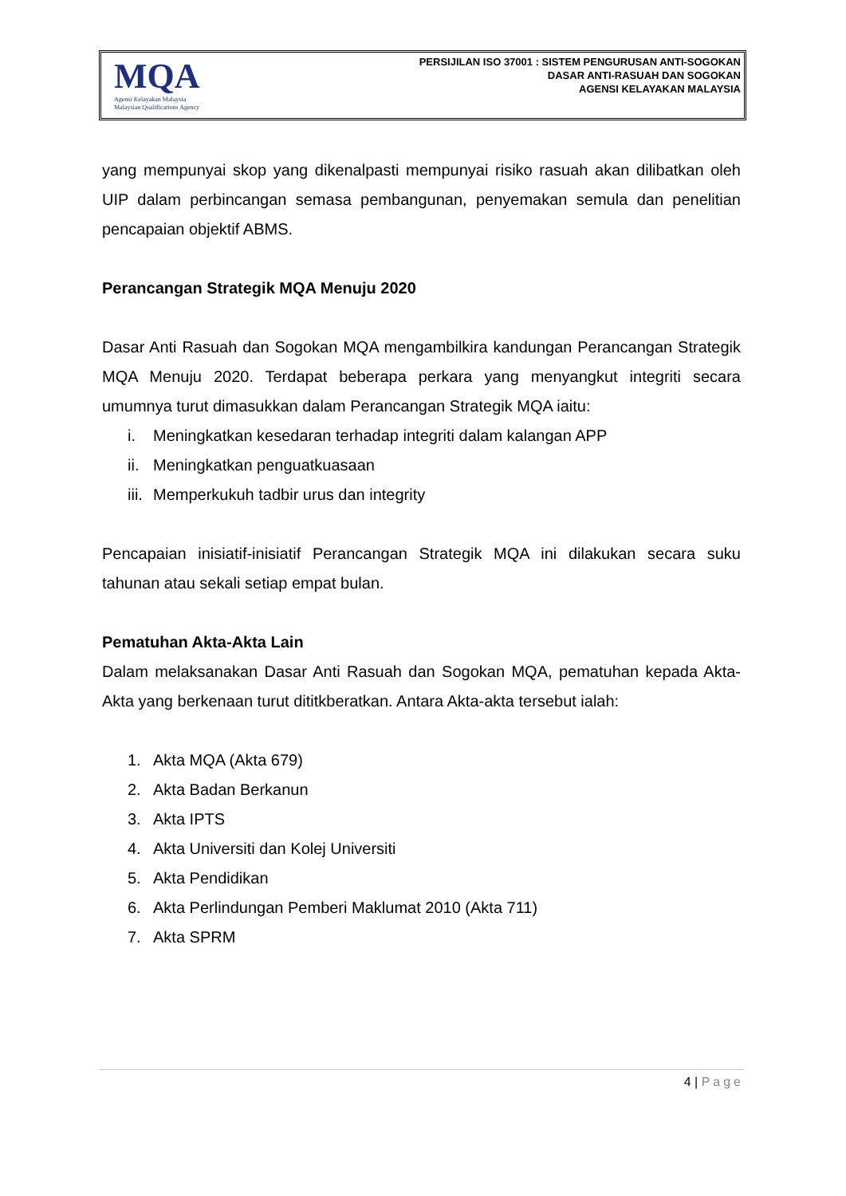MQA
Agensi Kelayakan Malaysia
Malaysian Qualifications Agency
PERSIJILAN ISO 37001 : SISTEM PENGURUSAN ANTI-SOGOKAN
DASAR ANTI-RASUAH DAN SOGOKAN
AGENSI KELAYAKAN MALAYSIA
yang mempunyai skop yang dikenalpasti mempunyai risiko rasuah akan dilibatkan oleh UIP dalam perbincangan semasa pembangunan, penyemakan semula dan penelitian pencapaian objektif ABMS.
Perancangan Strategik MQA Menuju 2020
Dasar Anti Rasuah dan Sogokan MQA mengambilkira kandungan Perancangan Strategik MQA Menuju 2020. Terdapat beberapa perkara yang menyangkut integriti secara umumnya turut dimasukkan dalam Perancangan Strategik MQA iaitu:
i. Meningkatkan kesedaran terhadap integriti dalam kalangan APP
ii. Meningkatkan penguatkuasaan
iii. Memperkukuh tadbir urus dan integrity
Pencapaian inisiatif-inisiatif Perancangan Strategik MQA ini dilakukan secara suku tahunan atau sekali setiap empat bulan.
Pematuhan Akta-Akta Lain
Dalam melaksanakan Dasar Anti Rasuah dan Sogokan MQA, pematuhan kepada Akta-Akta yang berkenaan turut dititkberatkan. Antara Akta-akta tersebut ialah:
1. Akta MQA (Akta 679)
2. Akta Badan Berkanun
3. Akta IPTS
4. Akta Universiti dan Kolej Universiti
5. Akta Pendidikan
6. Akta Perlindungan Pemberi Maklumat 2010 (Akta 711)
7. Akta SPRM
4 | Page